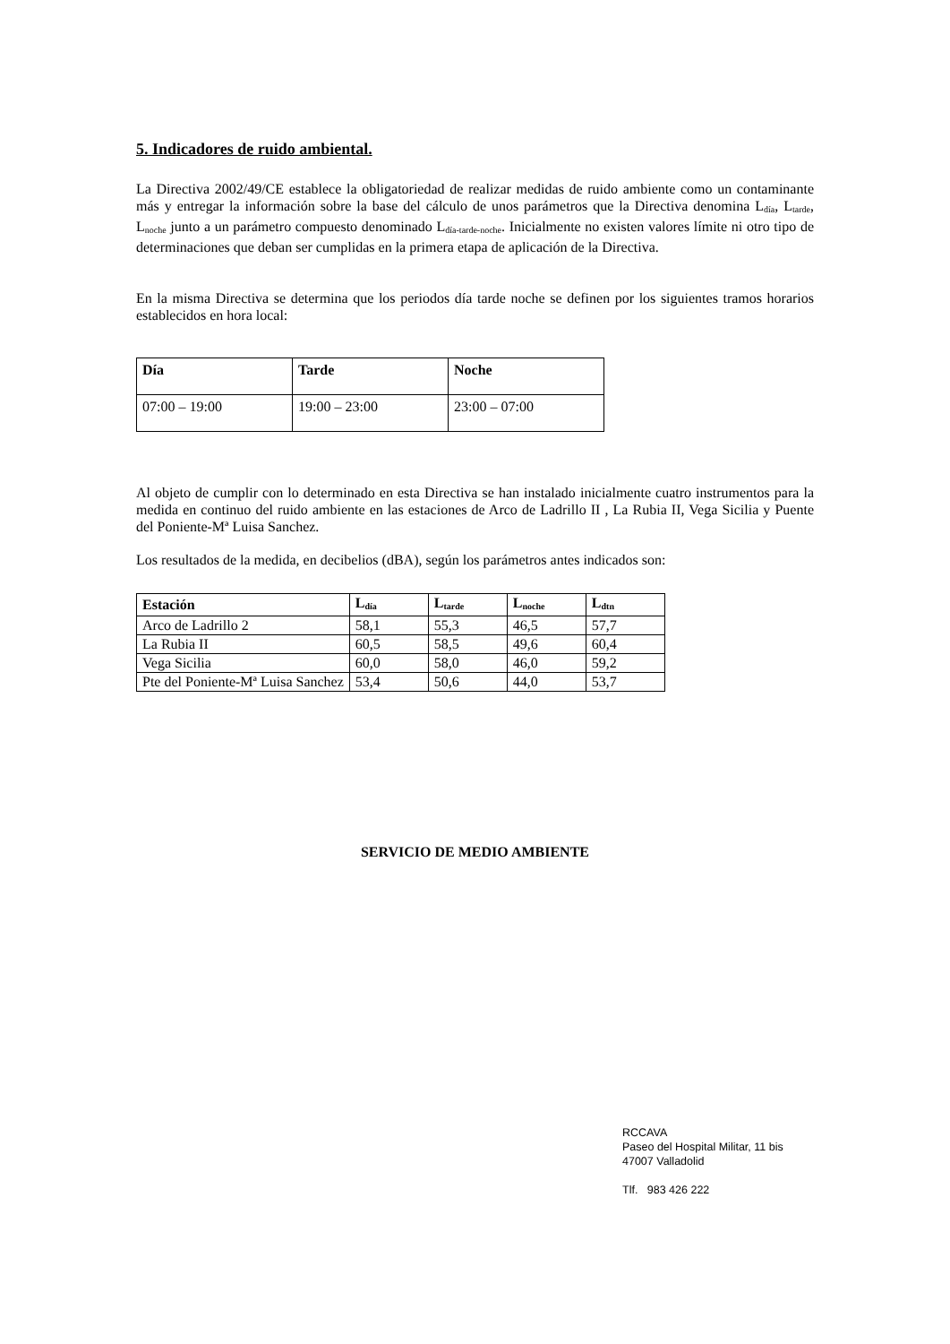5. Indicadores de ruido ambiental.
La Directiva 2002/49/CE establece la obligatoriedad de realizar medidas de ruido ambiente como un contaminante más y entregar la información sobre la base del cálculo de unos parámetros que la Directiva denomina L<sub>día</sub>, L<sub>tarde</sub>, L<sub>noche</sub> junto a un parámetro compuesto denominado L<sub>día-tarde-noche</sub>. Inicialmente no existen valores límite ni otro tipo de determinaciones que deban ser cumplidas en la primera etapa de aplicación de la Directiva.
En la misma Directiva se determina que los periodos día tarde noche se definen por los siguientes tramos horarios establecidos en hora local:
| Día | Tarde | Noche |
| --- | --- | --- |
| 07:00 – 19:00 | 19:00 – 23:00 | 23:00 – 07:00 |
Al objeto de cumplir con lo determinado en esta Directiva se han instalado inicialmente cuatro instrumentos para la medida en continuo del ruido ambiente en las estaciones de Arco de Ladrillo II , La Rubia II, Vega Sicilia y Puente del Poniente-Mª Luisa Sanchez.
Los resultados de la medida, en decibelios (dBA), según los parámetros antes indicados son:
| Estación | L<sub>día</sub> | L<sub>tarde</sub> | L<sub>noche</sub> | L<sub>dtn</sub> |
| --- | --- | --- | --- | --- |
| Arco de Ladrillo 2 | 58,1 | 55,3 | 46,5 | 57,7 |
| La Rubia II | 60,5 | 58,5 | 49,6 | 60,4 |
| Vega Sicilia | 60,0 | 58,0 | 46,0 | 59,2 |
| Pte del Poniente-Mª Luisa Sanchez | 53,4 | 50,6 | 44,0 | 53,7 |
SERVICIO DE MEDIO AMBIENTE
RCCAVA
Paseo del Hospital Militar, 11 bis
47007 Valladolid
Tlf. 983 426 222